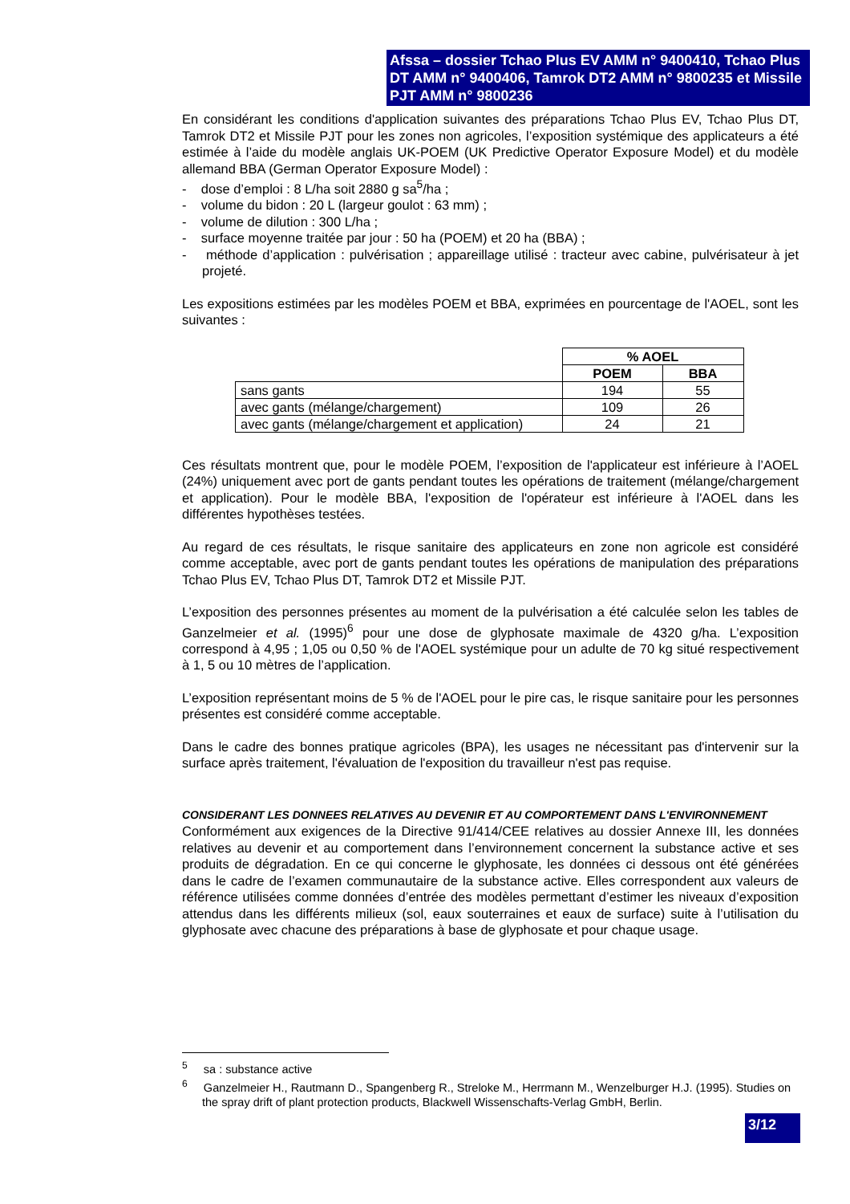Afssa – dossier Tchao Plus EV AMM n° 9400410, Tchao Plus DT AMM n° 9400406, Tamrok DT2 AMM n° 9800235 et Missile PJT AMM n° 9800236
En considérant les conditions d'application suivantes des préparations Tchao Plus EV, Tchao Plus DT, Tamrok DT2 et Missile PJT pour les zones non agricoles, l’exposition systémique des applicateurs a été estimée à l’aide du modèle anglais UK-POEM (UK Predictive Operator Exposure Model) et du modèle allemand BBA (German Operator Exposure Model) :
- dose d’emploi : 8 L/ha soit 2880 g sa<sup>5</sup>/ha ;
- volume du bidon : 20 L (largeur goulot : 63 mm) ;
- volume de dilution : 300 L/ha ;
- surface moyenne traitée par jour : 50 ha (POEM) et 20 ha (BBA) ;
- méthode d’application : pulvérisation ; appareillage utilisé : tracteur avec cabine, pulvérisateur à jet projeté.
Les expositions estimées par les modèles POEM et BBA, exprimées en pourcentage de l'AOEL, sont les suivantes :
| | % AOEL | |
| | POEM | BBA |
| sans gants | 194 | 55 |
| avec gants (mélange/chargement) | 109 | 26 |
| avec gants (mélange/chargement et application) | 24 | 21 |
Ces résultats montrent que, pour le modèle POEM, l’exposition de l'applicateur est inférieure à l’AOEL (24%) uniquement avec port de gants pendant toutes les opérations de traitement (mélange/chargement et application). Pour le modèle BBA, l'exposition de l'opérateur est inférieure à l'AOEL dans les différentes hypothèses testées.
Au regard de ces résultats, le risque sanitaire des applicateurs en zone non agricole est considéré comme acceptable, avec port de gants pendant toutes les opérations de manipulation des préparations Tchao Plus EV, Tchao Plus DT, Tamrok DT2 et Missile PJT.
L’exposition des personnes présentes au moment de la pulvérisation a été calculée selon les tables de Ganzelmeier et al. (1995)<sup>6</sup> pour une dose de glyphosate maximale de 4320 g/ha. L’exposition correspond à 4,95 ; 1,05 ou 0,50 % de l'AOEL systémique pour un adulte de 70 kg situé respectivement à 1, 5 ou 10 mètres de l’application.
L’exposition représentant moins de 5 % de l'AOEL pour le pire cas, le risque sanitaire pour les personnes présentes est considéré comme acceptable.
Dans le cadre des bonnes pratique agricoles (BPA), les usages ne nécessitant pas d'intervenir sur la surface après traitement, l'évaluation de l'exposition du travailleur n'est pas requise.
CONSIDERANT LES DONNEES RELATIVES AU DEVENIR ET AU COMPORTEMENT DANS L'ENVIRONNEMENT
Conformément aux exigences de la Directive 91/414/CEE relatives au dossier Annexe III, les données relatives au devenir et au comportement dans l’environnement concernent la substance active et ses produits de dégradation. En ce qui concerne le glyphosate, les données ci dessous ont été générées dans le cadre de l’examen communautaire de la substance active. Elles correspondent aux valeurs de référence utilisées comme données d’entrée des modèles permettant d’estimer les niveaux d’exposition attendus dans les différents milieux (sol, eaux souterraines et eaux de surface) suite à l’utilisation du glyphosate avec chacune des préparations à base de glyphosate et pour chaque usage.
<sup>5</sup> sa : substance active
<sup>6</sup> Ganzelmeier H., Rautmann D., Spangenberg R., Streloke M., Herrmann M., Wenzelburger H.J. (1995). Studies on the spray drift of plant protection products, Blackwell Wissenschafts-Verlag GmbH, Berlin.
3/12